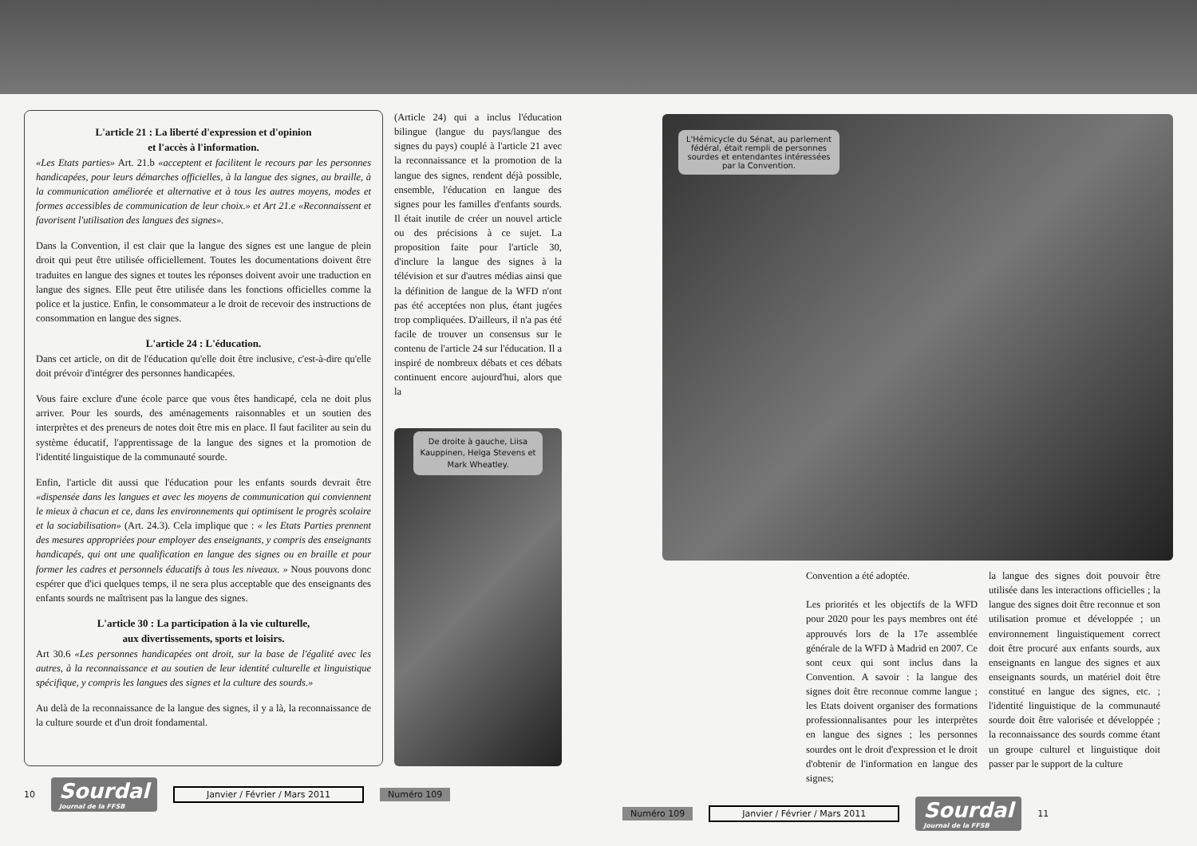L'article 21 : La liberté d'expression et d'opinion
et l'accès à l'information.
«Les Etats parties» Art. 21.b «acceptent et facilitent le recours par les personnes handicapées, pour leurs démarches officielles, à la langue des signes, au braille, à la communication améliorée et alternative et à tous les autres moyens, modes et formes accessibles de communication de leur choix.» et Art 21.e «Reconnaissent et favorisent l'utilisation des langues des signes».
Dans la Convention, il est clair que la langue des signes est une langue de plein droit qui peut être utilisée officiellement. Toutes les documentations doivent être traduites en langue des signes et toutes les réponses doivent avoir une traduction en langue des signes. Elle peut être utilisée dans les fonctions officielles comme la police et la justice. Enfin, le consommateur a le droit de recevoir des instructions de consommation en langue des signes.
L'article 24 : L'éducation.
Dans cet article, on dit de l'éducation qu'elle doit être inclusive, c'est-à-dire qu'elle doit prévoir d'intégrer des personnes handicapées.
Vous faire exclure d'une école parce que vous êtes handicapé, cela ne doit plus arriver. Pour les sourds, des aménagements raisonnables et un soutien des interprètes et des preneurs de notes doit être mis en place. Il faut faciliter au sein du système éducatif, l'apprentissage de la langue des signes et la promotion de l'identité linguistique de la communauté sourde.
Enfin, l'article dit aussi que l'éducation pour les enfants sourds devrait être «dispensée dans les langues et avec les moyens de communication qui conviennent le mieux à chacun et ce, dans les environnements qui optimisent le progrès scolaire et la sociabilisation» (Art. 24.3). Cela implique que : « les Etats Parties prennent des mesures appropriées pour employer des enseignants, y compris des enseignants handicapés, qui ont une qualification en langue des signes ou en braille et pour former les cadres et personnels éducatifs à tous les niveaux. » Nous pouvons donc espérer que d'ici quelques temps, il ne sera plus acceptable que des enseignants des enfants sourds ne maîtrisent pas la langue des signes.
L'article 30 : La participation à la vie culturelle,
aux divertissements, sports et loisirs.
Art 30.6 «Les personnes handicapées ont droit, sur la base de l'égalité avec les autres, à la reconnaissance et au soutien de leur identité culturelle et linguistique spécifique, y compris les langues des signes et la culture des sourds.»
Au delà de la reconnaissance de la langue des signes, il y a là, la reconnaissance de la culture sourde et d'un droit fondamental.
(Article 24) qui a inclus l'éducation bilingue (langue du pays/langue des signes du pays) couplé à l'article 21 avec la reconnaissance et la promotion de la langue des signes, rendent déjà possible, ensemble, l'éducation en langue des signes pour les familles d'enfants sourds. Il était inutile de créer un nouvel article ou des précisions à ce sujet. La proposition faite pour l'article 30, d'inclure la langue des signes à la télévision et sur d'autres médias ainsi que la définition de langue de la WFD n'ont pas été acceptées non plus, étant jugées trop compliquées. D'ailleurs, il n'a pas été facile de trouver un consensus sur le contenu de l'article 24 sur l'éducation. Il a inspiré de nombreux débats et ces débats continuent encore aujourd'hui, alors que la
De droite à gauche, Liisa Kauppinen, Helga Stevens et Mark Wheatley.
10 Sourdal
Journal de la FFSB Janvier / Février / Mars 2011 Numéro 109
L'Hémicycle du Sénat, au parlement fédéral, était rempli de personnes sourdes et entendantes intéressées par la Convention.
Convention a été adoptée.
Les priorités et les objectifs de la WFD pour 2020 pour les pays membres ont été approuvés lors de la 17e assemblée générale de la WFD à Madrid en 2007. Ce sont ceux qui sont inclus dans la Convention. A savoir : la langue des signes doit être reconnue comme langue ; les Etats doivent organiser des formations professionnalisantes pour les interprètes en langue des signes ; les personnes sourdes ont le droit d'expression et le droit d'obtenir de l'information en langue des signes;
la langue des signes doit pouvoir être utilisée dans les interactions officielles ; la langue des signes doit être reconnue et son utilisation promue et développée ; un environnement linguistiquement correct doit être procuré aux enfants sourds, aux enseignants en langue des signes et aux enseignants sourds, un matériel doit être constitué en langue des signes, etc. ; l'identité linguistique de la communauté sourde doit être valorisée et développée ; la reconnaissance des sourds comme étant un groupe culturel et linguistique doit passer par le support de la culture
Numéro 109 Janvier / Février / Mars 2011 Sourdal
Journal de la FFSB 11